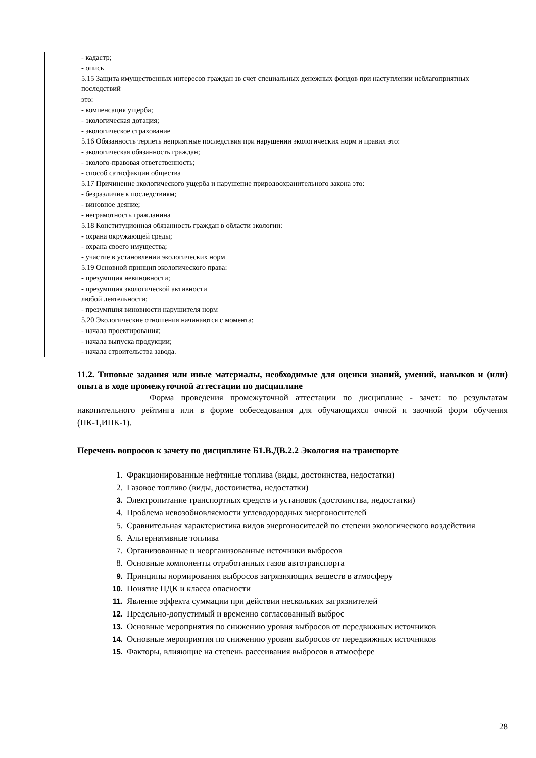| | - кадастр; - опись 5.15 Защита имущественных интересов граждан зв счет специальных денежных фондов при наступлении неблагоприятных последствий это: - компенсация ущерба; - экологическая дотация; - экологическое страхование 5.16 Обязанность терпеть неприятные последствия при нарушении экологических норм и правил это: - экологическая обязанность граждан; - эколого-правовая ответственность; - способ сатисфакции общества 5.17 Причинение экологического ущерба и нарушение природоохранительного закона это: - безразличие к последствиям; - виновное деяние; - неграмотность гражданина 5.18 Конституционная обязанность граждан в области экологии: - охрана окружающей среды; - охрана своего имущества; - участие в установлении экологических норм 5.19 Основной принцип экологического права: - презумпция невиновности; - презумпция экологической активности любой деятельности; - презумпция виновности нарушителя норм 5.20 Экологические отношения начинаются с момента: - начала проектирования; - начала выпуска продукции; - начала строительства завода. |
11.2. Типовые задания или иные материалы, необходимые для оценки знаний, умений, навыков и (или) опыта в ходе промежуточной аттестации по дисциплине
Форма проведения промежуточной аттестации по дисциплине - зачет: по результатам накопительного рейтинга или в форме собеседования для обучающихся очной и заочной форм обучения (ПК-1,ИПК-1).
Перечень вопросов к зачету по дисциплине Б1.В.ДВ.2.2 Экология на транспорте
1. Фракционированные нефтяные топлива (виды, достоинства, недостатки)
2. Газовое топливо (виды, достоинства, недостатки)
3. Электропитание транспортных средств и установок (достоинства, недостатки)
4. Проблема невозобновляемости углеводородных энергоносителей
5. Сравнительная характеристика видов энергоносителей по степени экологического воздействия
6. Альтернативные топлива
7. Организованные и неорганизованные источники выбросов
8. Основные компоненты отработанных газов автотранспорта
9. Принципы нормирования выбросов загрязняющих веществ в атмосферу
10. Понятие ПДК и класса опасности
11. Явление эффекта суммации при действии нескольких загрязнителей
12. Предельно-допустимый и временно согласованный выброс
13. Основные мероприятия по снижению уровня выбросов от передвижных источников
14. Основные мероприятия по снижению уровня выбросов от передвижных источников
15. Факторы, влияющие на степень рассеивания выбросов в атмосфере
28